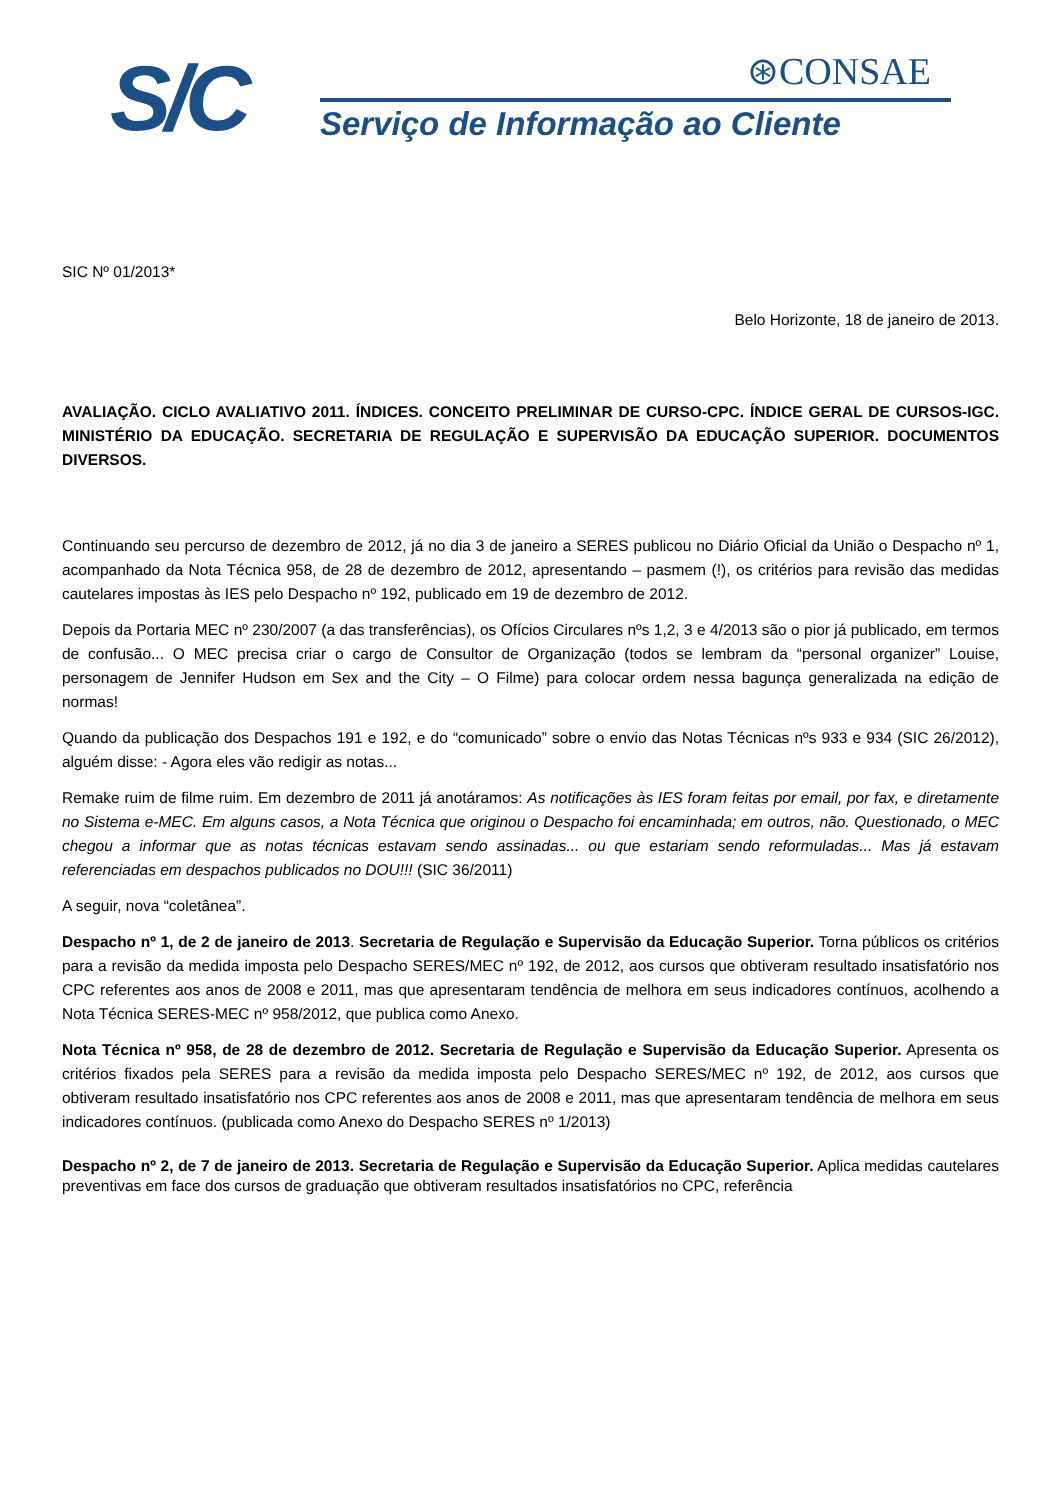S/C
⊛CONSAE
Serviço de Informação ao Cliente
SIC Nº 01/2013*
Belo Horizonte, 18 de janeiro de 2013.
AVALIAÇÃO. CICLO AVALIATIVO 2011. ÍNDICES. CONCEITO PRELIMINAR DE CURSO-CPC. ÍNDICE GERAL DE CURSOS-IGC. MINISTÉRIO DA EDUCAÇÃO. SECRETARIA DE REGULAÇÃO E SUPERVISÃO DA EDUCAÇÃO SUPERIOR. DOCUMENTOS DIVERSOS.
Continuando seu percurso de dezembro de 2012, já no dia 3 de janeiro a SERES publicou no Diário Oficial da União o Despacho nº 1, acompanhado da Nota Técnica 958, de 28 de dezembro de 2012, apresentando – pasmem (!), os critérios para revisão das medidas cautelares impostas às IES pelo Despacho nº 192, publicado em 19 de dezembro de 2012.
Depois da Portaria MEC nº 230/2007 (a das transferências), os Ofícios Circulares nºs 1,2, 3 e 4/2013 são o pior já publicado, em termos de confusão... O MEC precisa criar o cargo de Consultor de Organização (todos se lembram da “personal organizer” Louise, personagem de Jennifer Hudson em Sex and the City – O Filme) para colocar ordem nessa bagunça generalizada na edição de normas!
Quando da publicação dos Despachos 191 e 192, e do “comunicado” sobre o envio das Notas Técnicas nºs 933 e 934 (SIC 26/2012), alguém disse: - Agora eles vão redigir as notas...
Remake ruim de filme ruim. Em dezembro de 2011 já anotáramos: As notificações às IES foram feitas por email, por fax, e diretamente no Sistema e-MEC. Em alguns casos, a Nota Técnica que originou o Despacho foi encaminhada; em outros, não. Questionado, o MEC chegou a informar que as notas técnicas estavam sendo assinadas... ou que estariam sendo reformuladas... Mas já estavam referenciadas em despachos publicados no DOU!!! (SIC 36/2011)
A seguir, nova “coletânea”.
Despacho nº 1, de 2 de janeiro de 2013. Secretaria de Regulação e Supervisão da Educação Superior. Torna públicos os critérios para a revisão da medida imposta pelo Despacho SERES/MEC nº 192, de 2012, aos cursos que obtiveram resultado insatisfatório nos CPC referentes aos anos de 2008 e 2011, mas que apresentaram tendência de melhora em seus indicadores contínuos, acolhendo a Nota Técnica SERES-MEC nº 958/2012, que publica como Anexo.
Nota Técnica nº 958, de 28 de dezembro de 2012. Secretaria de Regulação e Supervisão da Educação Superior. Apresenta os critérios fixados pela SERES para a revisão da medida imposta pelo Despacho SERES/MEC nº 192, de 2012, aos cursos que obtiveram resultado insatisfatório nos CPC referentes aos anos de 2008 e 2011, mas que apresentaram tendência de melhora em seus indicadores contínuos. (publicada como Anexo do Despacho SERES nº 1/2013)
Despacho nº 2, de 7 de janeiro de 2013. Secretaria de Regulação e Supervisão da Educação Superior. Aplica medidas cautelares preventivas em face dos cursos de graduação que obtiveram resultados insatisfatórios no CPC, referência